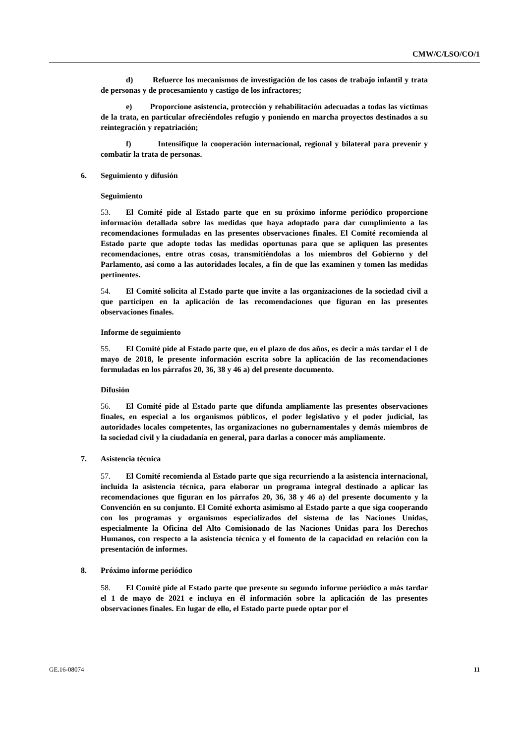CMW/C/LSO/CO/1
d) Refuerce los mecanismos de investigación de los casos de trabajo infantil y trata de personas y de procesamiento y castigo de los infractores;
e) Proporcione asistencia, protección y rehabilitación adecuadas a todas las víctimas de la trata, en particular ofreciéndoles refugio y poniendo en marcha proyectos destinados a su reintegración y repatriación;
f) Intensifique la cooperación internacional, regional y bilateral para prevenir y combatir la trata de personas.
6. Seguimiento y difusión
Seguimiento
53. El Comité pide al Estado parte que en su próximo informe periódico proporcione información detallada sobre las medidas que haya adoptado para dar cumplimiento a las recomendaciones formuladas en las presentes observaciones finales. El Comité recomienda al Estado parte que adopte todas las medidas oportunas para que se apliquen las presentes recomendaciones, entre otras cosas, transmitiéndolas a los miembros del Gobierno y del Parlamento, así como a las autoridades locales, a fin de que las examinen y tomen las medidas pertinentes.
54. El Comité solicita al Estado parte que invite a las organizaciones de la sociedad civil a que participen en la aplicación de las recomendaciones que figuran en las presentes observaciones finales.
Informe de seguimiento
55. El Comité pide al Estado parte que, en el plazo de dos años, es decir a más tardar el 1 de mayo de 2018, le presente información escrita sobre la aplicación de las recomendaciones formuladas en los párrafos 20, 36, 38 y 46 a) del presente documento.
Difusión
56. El Comité pide al Estado parte que difunda ampliamente las presentes observaciones finales, en especial a los organismos públicos, el poder legislativo y el poder judicial, las autoridades locales competentes, las organizaciones no gubernamentales y demás miembros de la sociedad civil y la ciudadanía en general, para darlas a conocer más ampliamente.
7. Asistencia técnica
57. El Comité recomienda al Estado parte que siga recurriendo a la asistencia internacional, incluida la asistencia técnica, para elaborar un programa integral destinado a aplicar las recomendaciones que figuran en los párrafos 20, 36, 38 y 46 a) del presente documento y la Convención en su conjunto. El Comité exhorta asimismo al Estado parte a que siga cooperando con los programas y organismos especializados del sistema de las Naciones Unidas, especialmente la Oficina del Alto Comisionado de las Naciones Unidas para los Derechos Humanos, con respecto a la asistencia técnica y el fomento de la capacidad en relación con la presentación de informes.
8. Próximo informe periódico
58. El Comité pide al Estado parte que presente su segundo informe periódico a más tardar el 1 de mayo de 2021 e incluya en él información sobre la aplicación de las presentes observaciones finales. En lugar de ello, el Estado parte puede optar por el
GE.16-08074 11